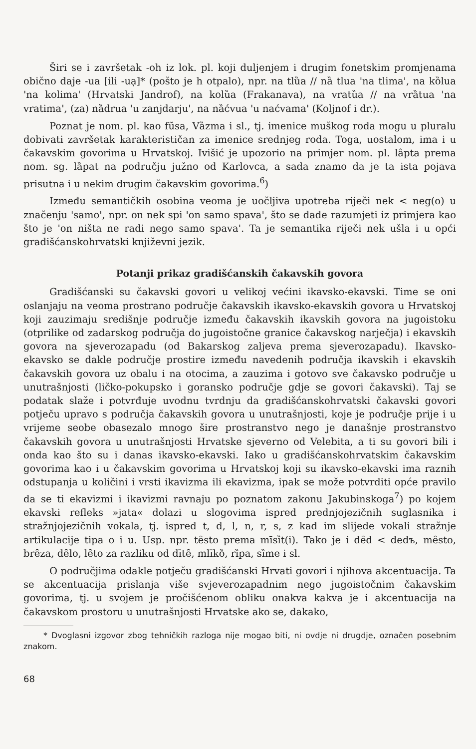Širi se i završetak -oh iz lok. pl. koji duljenjem i drugim fonetskim promjenama obično daje -ua [ili -uạ]* (pošto je h otpalo), npr. na tlȕa // nȁ tlua 'na tlima', na kȍlua 'na kolima' (Hrvatski Jandrof), na kolȕa (Frakanava), na vratȕa // na vrȁtua 'na vratima', (za) nȁdrua 'u zanjdarju', na nȁćvua 'u naćvama' (Koljnof i dr.).
Poznat je nom. pl. kao fũsa, Vȁzma i sl., tj. imenice muškog roda mogu u pluralu dobivati završetak karakterističan za imenice srednjeg roda. Toga, uostalom, ima i u čakavskim govorima u Hrvatskoj. Ivišić je upozorio na primjer nom. pl. lâpta prema nom. sg. lȁpat na području južno od Karlovca, a sada znamo da je ta ista pojava prisutna i u nekim drugim čakavskim govorima.<sup>6</sup>)
Između semantičkih osobina veoma je uočljiva upotreba riječi nek < neg(o) u značenju 'samo', npr. on nek spi 'on samo spava', što se dade razumjeti iz primjera kao što je 'on ništa ne radi nego samo spava'. Ta je semantika riječi nek ušla i u opći gradišćanskohrvatski književni jezik.
Potanji prikaz gradišćanskih čakavskih govora
Gradišćanski su čakavski govori u velikoj većini ikavsko-ekavski. Time se oni oslanjaju na veoma prostrano područje čakavskih ikavsko-ekavskih govora u Hrvatskoj koji zauzimaju središnje područje između čakavskih ikavskih govora na jugoistoku (otprilike od zadarskog područja do jugoistočne granice čakavskog narječja) i ekavskih govora na sjeverozapadu (od Bakarskog zaljeva prema sjeverozapadu). Ikavsko-ekavsko se dakle područje prostire između navedenih područja ikavskih i ekavskih čakavskih govora uz obalu i na otocima, a zauzima i gotovo sve čakavsko područje u unutrašnjosti (ličko-pokupsko i goransko područje gdje se govori čakavski). Taj se podatak slaže i potvrđuje uvodnu tvrdnju da gradišćanskohrvatski čakavski govori potječu upravo s područja čakavskih govora u unutrašnjosti, koje je područje prije i u vrijeme seobe obasezalo mnogo šire prostranstvo nego je današnje prostranstvo čakavskih govora u unutrašnjosti Hrvatske sjeverno od Velebita, a ti su govori bili i onda kao što su i danas ikavsko-ekavski. Iako u gradišćanskohrvatskim čakavskim govorima kao i u čakavskim govorima u Hrvatskoj koji su ikavsko-ekavski ima raznih odstupanja u količini i vrsti ikavizma ili ekavizma, ipak se može potvrditi opće pravilo da se ti ekavizmi i ikavizmi ravnaju po poznatom zakonu Jakubinskoga<sup>7</sup>) po kojem ekavski refleks »jata« dolazi u slogovima ispred prednjojezičnih suglasnika i stražnjojezičnih vokala, tj. ispred t, d, l, n, r, s, z kad im slijede vokali stražnje artikulacije tipa o i u. Usp. npr. tȇsto prema mīsȉt(i). Tako je i dȇd < dedъ, mȇsto, brȇza, dȇlo, lȇto za razliku od dītȇ, mlīkȍ, rȉpa, sȉme i sl.
O područjima odakle potječu gradišćanski Hrvati govori i njihova akcentuacija. Ta se akcentuacija prislanja više svjeverozapadnim nego jugoistočnim čakavskim govorima, tj. u svojem je pročišćenom obliku onakva kakva je i akcentuacija na čakavskom prostoru u unutrašnjosti Hrvatske ako se, dakako,
* Dvoglasni izgovor zbog tehničkih razloga nije mogao biti, ni ovdje ni drugdje, označen posebnim znakom.
68